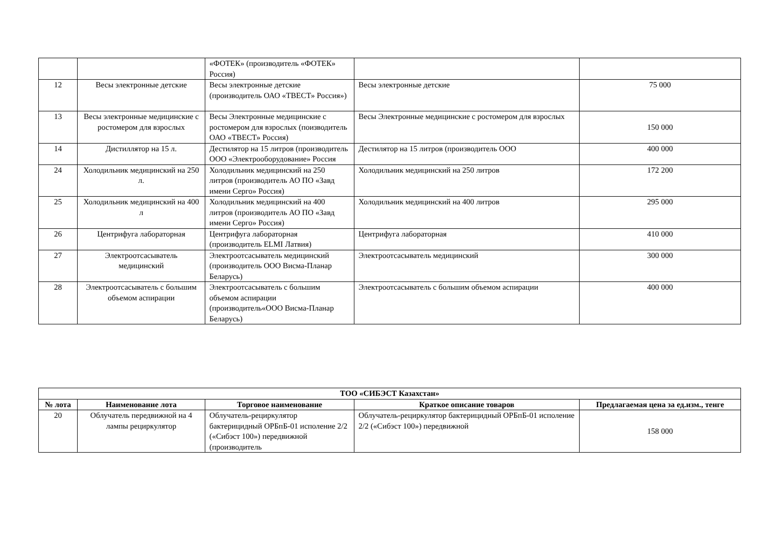| | | «ФОТЕК» (производитель «ФОТЕК» Россия) | | |
| 12 | Весы электронные детские | Весы электронные детские (производитель ОАО «ТВЕСТ» Россия») | Весы электронные детские | 75 000 |
| 13 | Весы электронные медицинские с ростомером для взрослых | Весы Электронные медицинские с ростомером для взрослых (поизводитель ОАО «ТВЕСТ» Россия) | Весы Электронные медицинские с ростомером для взрослых | 150 000 |
| 14 | Дистиллятор на 15 л. | Дестилятор на 15 литров (производитель ООО «Электрооборудование» Россия | Дестилятор на 15 литров (производитель ООО | 400 000 |
| 24 | Холодильник медицинский на 250 л. | Холодильник медицинский на 250 литров (производитель АО ПО «Завд имени Серго» Россия) | Холодильник медицинский на 250 литров | 172 200 |
| 25 | Холодильник медицинский на 400 л | Холодильник медицинский на 400 литров (производитель АО ПО «Завд имени Серго» Россия) | Холодильник медицинский на 400 литров | 295 000 |
| 26 | Центрифуга лабораторная | Центрифуга лабораторная (производитель ELMI Латвия) | Центрифуга лабораторная | 410 000 |
| 27 | Электроотсасыватель медицинский | Электроотсасыватель медицинский (производитель ООО Висма-Планар Беларусь) | Электроотсасыватель медицинский | 300 000 |
| 28 | Электроотсасыватель с большим объемом аспирации | Электроотсасыватель с большим объемом аспирации (производитель«ООО Висма-Планар Беларусь) | Электроотсасыватель с большим объемом аспирации | 400 000 |
| ТОО «СИБЭСТ Казахстан» | | | | |
| --- | --- | --- | --- | --- |
| № лота | Наименование лота | Торговое наименование | Краткое описание товаров | Предлагаемая цена за ед.изм., тенге |
| 20 | Облучатель передвижной на 4 лампы рециркулятор | Облучатель-рециркулятор бактерицидный ОРБпБ-01 исполение 2/2 («Сибэст 100») передвижной (производитель | Облучатель-рециркулятор бактерицидный ОРБпБ-01 исполение 2/2 («Сибэст 100») передвижной | 158 000 |